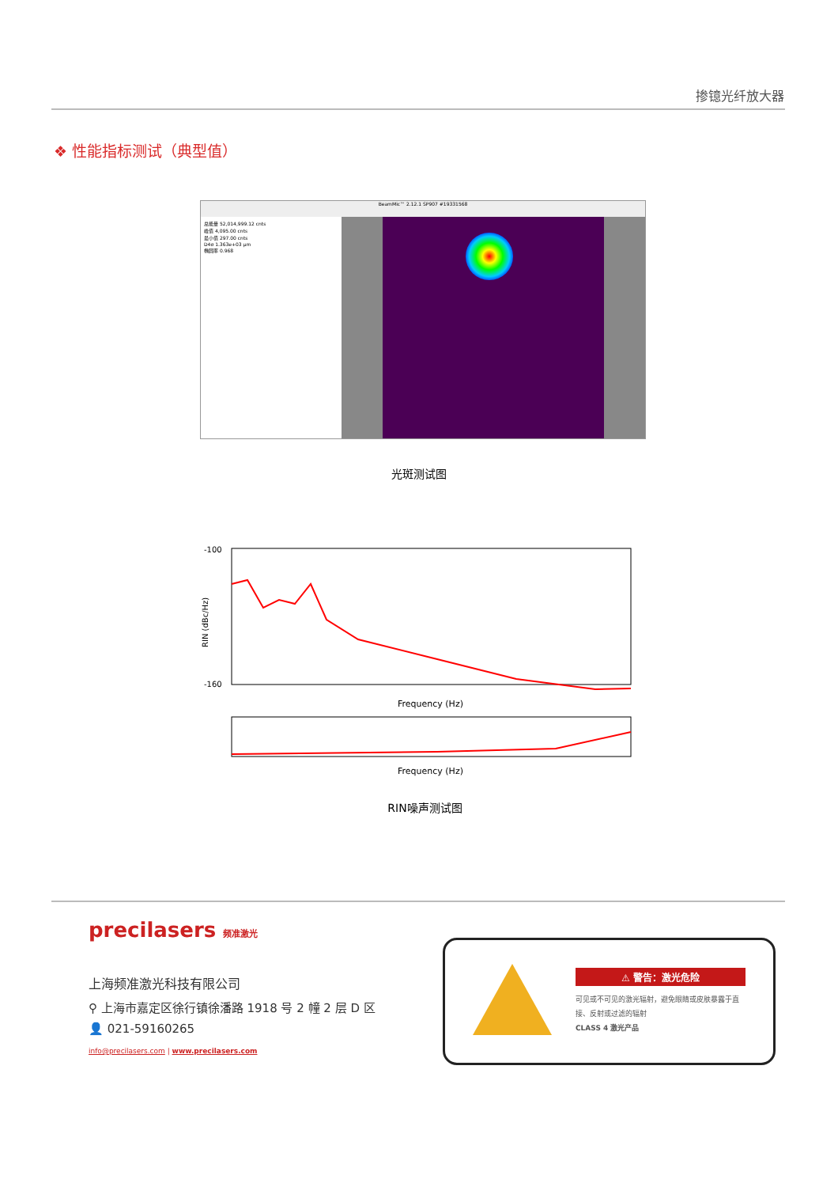掺镱光纤放大器
❖ 性能指标测试（典型值）
BeamMic™ 2.12.1 SP907 #19331568
总能量 52,014,999.12 cnts
峰值 4,095.00 cnts
最小值 297.00 cnts
D4σ 1.363e+03 μm
椭圆率 0.968
光斑测试图
-100
-160
RIN (dBc/Hz)
Frequency (Hz)
Frequency (Hz)
RIN噪声测试图
precilasers 频准激光
上海频准激光科技有限公司
⚲ 上海市嘉定区徐行镇徐潘路 1918 号 2 幢 2 层 D 区
👤 021-59160265
info@precilasers.com | www.precilasers.com
⚠ 警告：激光危险
可见或不可见的激光辐射，避免眼睛或皮肤暴露于直接、反射或过滤的辐射
CLASS 4 激光产品